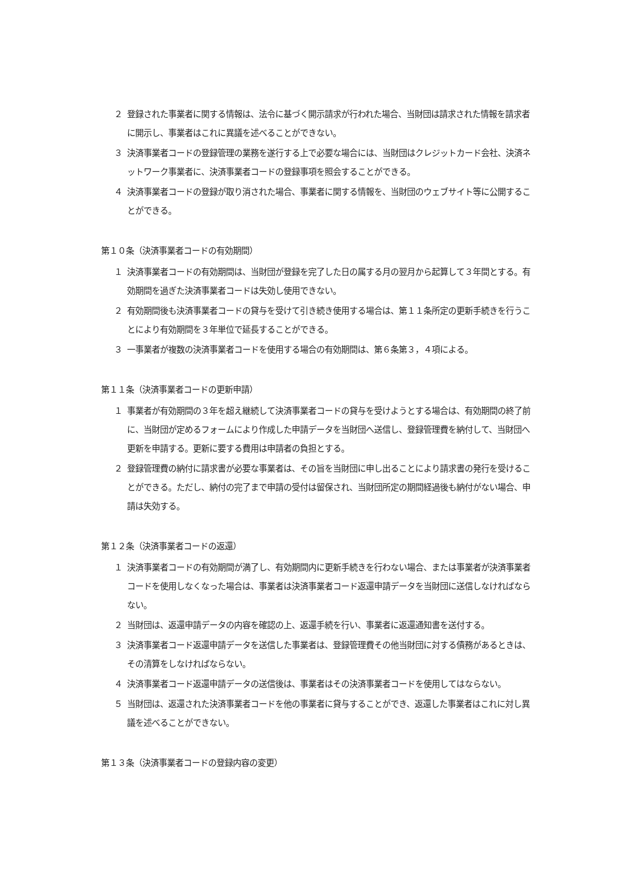２ 登録された事業者に関する情報は、法令に基づく開示請求が行われた場合、当財団は請求された情報を請求者に開示し、事業者はこれに異議を述べることができない。
３ 決済事業者コードの登録管理の業務を遂行する上で必要な場合には、当財団はクレジットカード会社、決済ネットワーク事業者に、決済事業者コードの登録事項を照会することができる。
４ 決済事業者コードの登録が取り消された場合、事業者に関する情報を、当財団のウェブサイト等に公開することができる。
第１０条（決済事業者コードの有効期間）
１ 決済事業者コードの有効期間は、当財団が登録を完了した日の属する月の翌月から起算して３年間とする。有効期間を過ぎた決済事業者コードは失効し使用できない。
２ 有効期間後も決済事業者コードの貸与を受けて引き続き使用する場合は、第１１条所定の更新手続きを行うことにより有効期間を３年単位で延長することができる。
３ 一事業者が複数の決済事業者コードを使用する場合の有効期間は、第６条第３，４項による。
第１１条（決済事業者コードの更新申請）
１ 事業者が有効期間の３年を超え継続して決済事業者コードの貸与を受けようとする場合は、有効期間の終了前に、当財団が定めるフォームにより作成した申請データを当財団へ送信し、登録管理費を納付して、当財団へ更新を申請する。更新に要する費用は申請者の負担とする。
２ 登録管理費の納付に請求書が必要な事業者は、その旨を当財団に申し出ることにより請求書の発行を受けることができる。ただし、納付の完了まで申請の受付は留保され、当財団所定の期間経過後も納付がない場合、申請は失効する。
第１２条（決済事業者コードの返還）
１ 決済事業者コードの有効期間が満了し、有効期間内に更新手続きを行わない場合、または事業者が決済事業者コードを使用しなくなった場合は、事業者は決済事業者コード返還申請データを当財団に送信しなければならない。
２ 当財団は、返還申請データの内容を確認の上、返還手続を行い、事業者に返還通知書を送付する。
３ 決済事業者コード返還申請データを送信した事業者は、登録管理費その他当財団に対する債務があるときは、その清算をしなければならない。
４ 決済事業者コード返還申請データの送信後は、事業者はその決済事業者コードを使用してはならない。
５ 当財団は、返還された決済事業者コードを他の事業者に貸与することができ、返還した事業者はこれに対し異議を述べることができない。
第１３条（決済事業者コードの登録内容の変更）